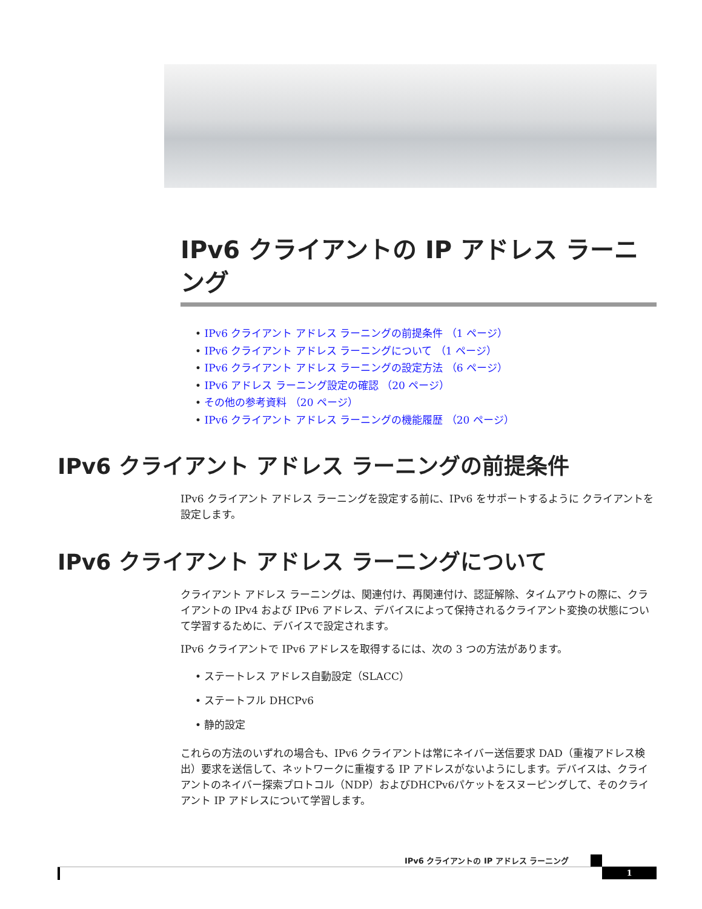IPv6 クライアントの IP アドレス ラーニング
• IPv6 クライアント アドレス ラーニングの前提条件 （1 ページ）
• IPv6 クライアント アドレス ラーニングについて （1 ページ）
• IPv6 クライアント アドレス ラーニングの設定方法 （6 ページ）
• IPv6 アドレス ラーニング設定の確認 （20 ページ）
• その他の参考資料 （20 ページ）
• IPv6 クライアント アドレス ラーニングの機能履歴 （20 ページ）
IPv6 クライアント アドレス ラーニングの前提条件
IPv6 クライアント アドレス ラーニングを設定する前に、IPv6 をサポートするように クライアントを設定します。
IPv6 クライアント アドレス ラーニングについて
クライアント アドレス ラーニングは、関連付け、再関連付け、認証解除、タイムアウトの際に、クライアントの IPv4 および IPv6 アドレス、デバイスによって保持されるクライアント変換の状態について学習するために、デバイスで設定されます。
IPv6 クライアントで IPv6 アドレスを取得するには、次の 3 つの方法があります。
• ステートレス アドレス自動設定（SLACC）
• ステートフル DHCPv6
• 静的設定
これらの方法のいずれの場合も、IPv6 クライアントは常にネイバー送信要求 DAD（重複アドレス検出）要求を送信して、ネットワークに重複する IP アドレスがないようにします。デバイスは、クライアントのネイバー探索プロトコル（NDP）およびDHCPv6パケットをスヌーピングして、そのクライアント IP アドレスについて学習します。
IPv6 クライアントの IP アドレス ラーニング
1